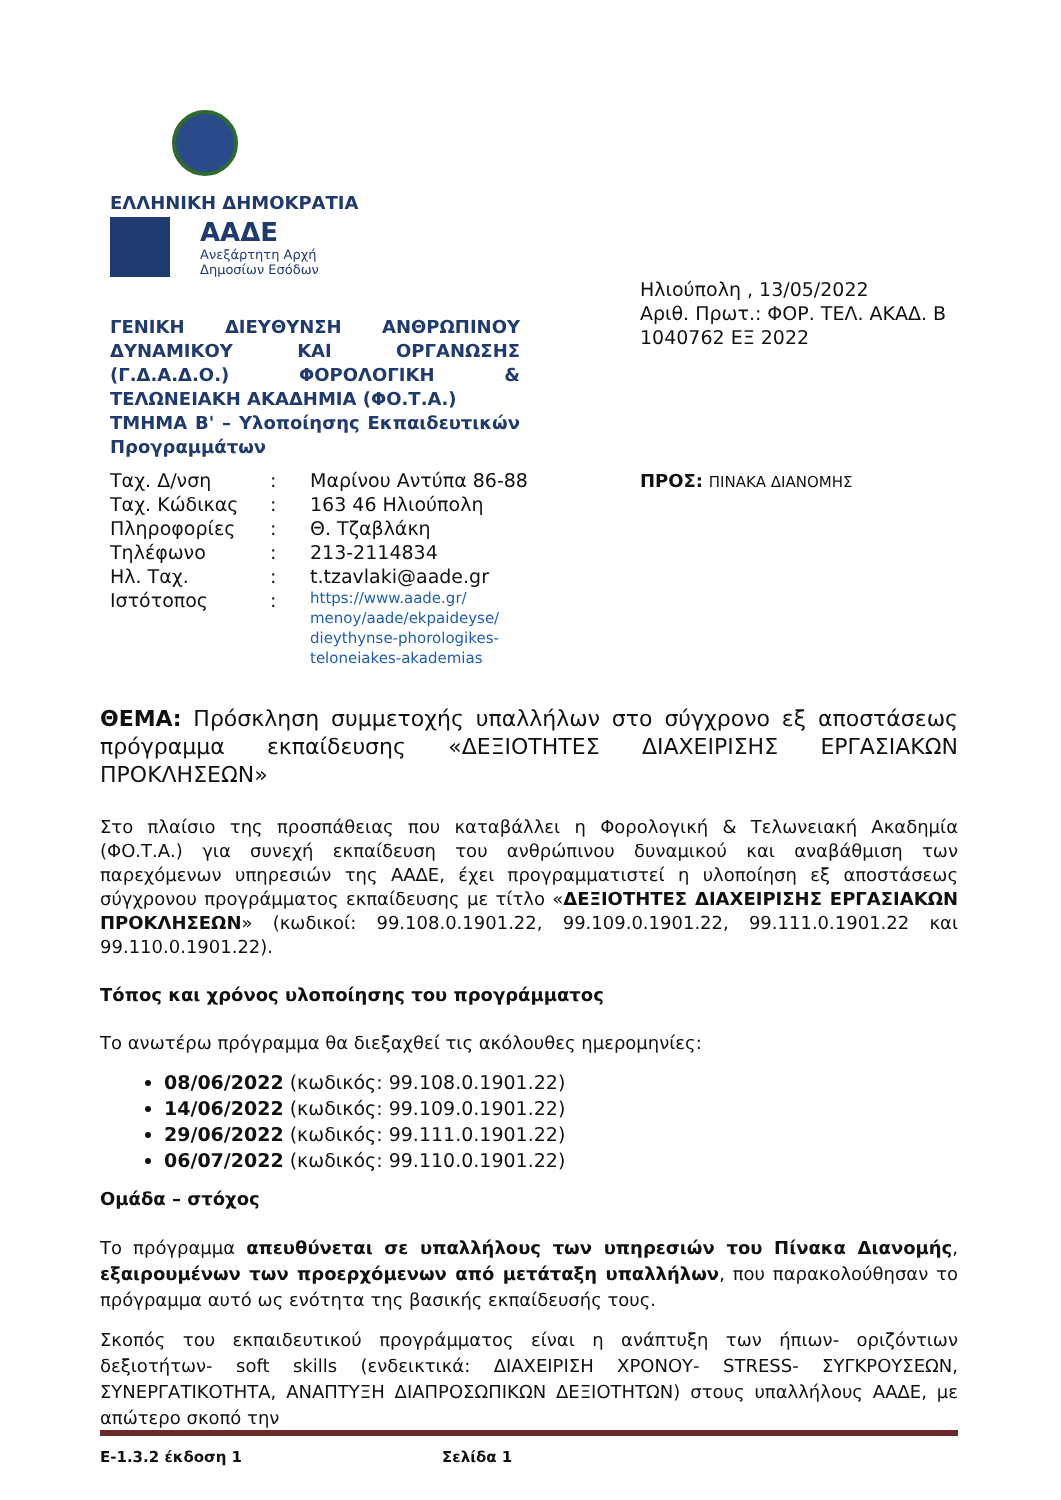ΕΛΛΗΝΙΚΗ ΔΗΜΟΚΡΑΤΙΑ
ΑΑΔΕ
Ανεξάρτητη Αρχή
Δημοσίων Εσόδων
ΓΕΝΙΚΗ ΔΙΕΥΘΥΝΣΗ ΑΝΘΡΩΠΙΝΟΥ ΔΥΝΑΜΙΚΟΥ ΚΑΙ ΟΡΓΑΝΩΣΗΣ (Γ.Δ.Α.Δ.Ο.) ΦΟΡΟΛΟΓΙΚΗ & ΤΕΛΩΝΕΙΑΚΗ ΑΚΑΔΗΜΙΑ (ΦΟ.Τ.Α.)
ΤΜΗΜΑ Β' – Υλοποίησης Εκπαιδευτικών Προγραμμάτων
Ηλιούπολη , 13/05/2022
Αριθ. Πρωτ.: ΦΟΡ. ΤΕΛ. ΑΚΑΔ. Β 1040762 ΕΞ 2022
| Ταχ. Δ/νση | : | Μαρίνου Αντύπα 86-88 |
| Ταχ. Κώδικας | : | 163 46 Ηλιούπολη |
| Πληροφορίες | : | Θ. Τζαβλάκη |
| Τηλέφωνο | : | 213-2114834 |
| Ηλ. Ταχ. | : | t.tzavlaki@aade.gr |
| Ιστότοπος | : | https://www.aade.gr/ menoy/aade/ekpaideyse/ dieythynse-phorologikes- teloneiakes-akademias |
ΠΡΟΣ: ΠΙΝΑΚΑ ΔΙΑΝΟΜΗΣ
ΘΕΜΑ: Πρόσκληση συμμετοχής υπαλλήλων στο σύγχρονο εξ αποστάσεως πρόγραμμα εκπαίδευσης «ΔΕΞΙΟΤΗΤΕΣ ΔΙΑΧΕΙΡΙΣΗΣ ΕΡΓΑΣΙΑΚΩΝ ΠΡΟΚΛΗΣΕΩΝ»
Στο πλαίσιο της προσπάθειας που καταβάλλει η Φορολογική & Τελωνειακή Ακαδημία (ΦΟ.Τ.Α.) για συνεχή εκπαίδευση του ανθρώπινου δυναμικού και αναβάθμιση των παρεχόμενων υπηρεσιών της ΑΑΔΕ, έχει προγραμματιστεί η υλοποίηση εξ αποστάσεως σύγχρονου προγράμματος εκπαίδευσης με τίτλο «ΔΕΞΙΟΤΗΤΕΣ ΔΙΑΧΕΙΡΙΣΗΣ ΕΡΓΑΣΙΑΚΩΝ ΠΡΟΚΛΗΣΕΩΝ» (κωδικοί: 99.108.0.1901.22, 99.109.0.1901.22, 99.111.0.1901.22 και 99.110.0.1901.22).
Τόπος και χρόνος υλοποίησης του προγράμματος
Το ανωτέρω πρόγραμμα θα διεξαχθεί τις ακόλουθες ημερομηνίες:
08/06/2022 (κωδικός: 99.108.0.1901.22)
14/06/2022 (κωδικός: 99.109.0.1901.22)
29/06/2022 (κωδικός: 99.111.0.1901.22)
06/07/2022 (κωδικός: 99.110.0.1901.22)
Ομάδα – στόχος
Το πρόγραμμα απευθύνεται σε υπαλλήλους των υπηρεσιών του Πίνακα Διανομής, εξαιρουμένων των προερχόμενων από μετάταξη υπαλλήλων, που παρακολούθησαν το πρόγραμμα αυτό ως ενότητα της βασικής εκπαίδευσής τους.
Σκοπός του εκπαιδευτικού προγράμματος είναι η ανάπτυξη των ήπιων- οριζόντιων δεξιοτήτων- soft skills (ενδεικτικά: ΔΙΑΧΕΙΡΙΣΗ ΧΡΟΝΟΥ- STRESS- ΣΥΓΚΡΟΥΣΕΩΝ, ΣΥΝΕΡΓΑΤΙΚΟΤΗΤΑ, ΑΝΑΠΤΥΞΗ ΔΙΑΠΡΟΣΩΠΙΚΩΝ ΔΕΞΙΟΤΗΤΩΝ) στους υπαλλήλους ΑΑΔΕ, με απώτερο σκοπό την
Ε-1.3.2 έκδοση 1 Σελίδα 1